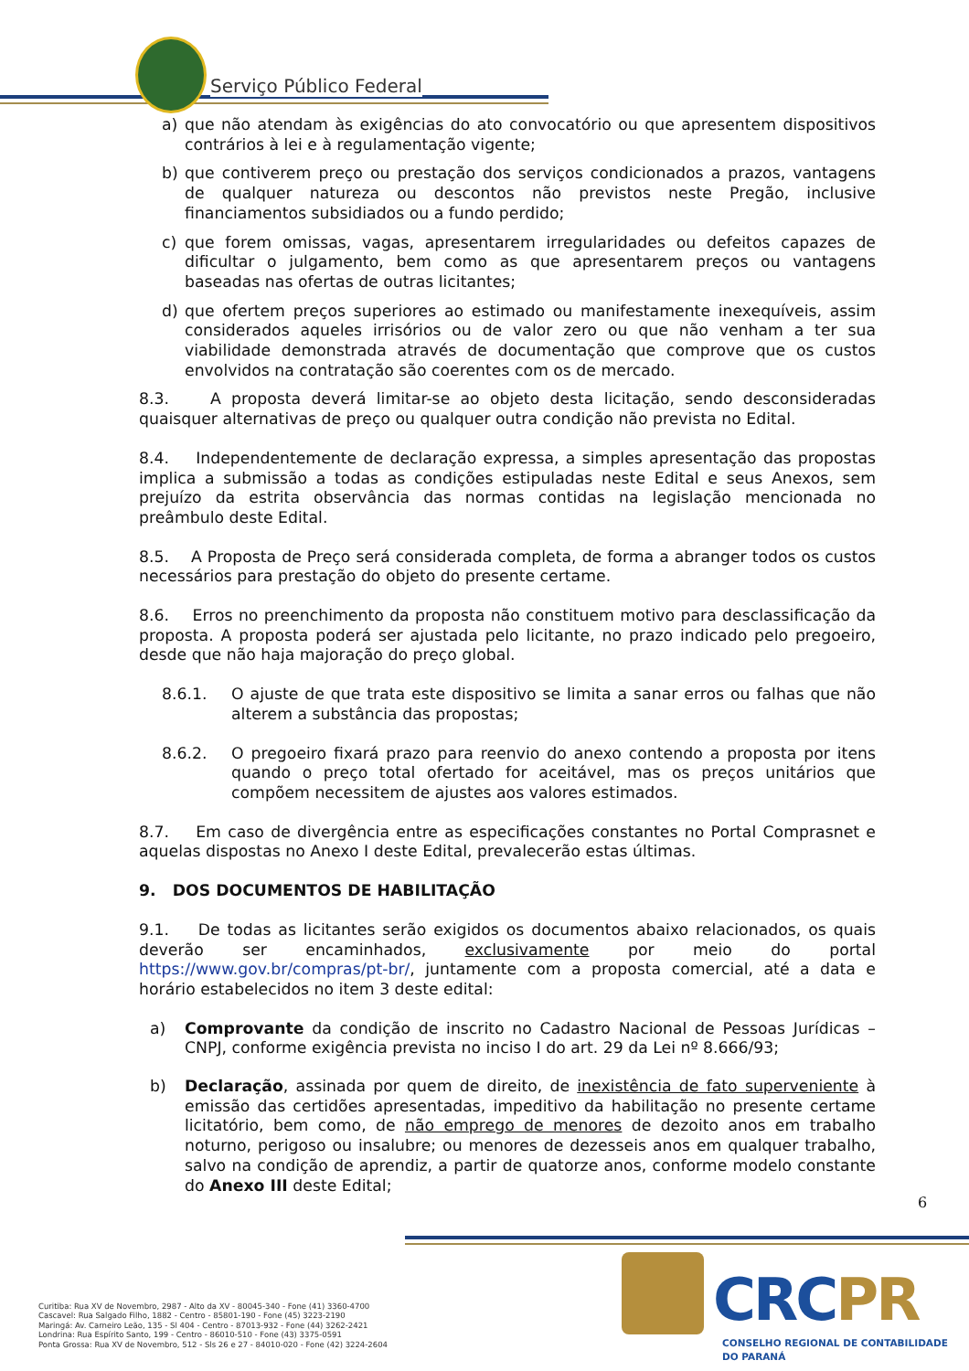Serviço Público Federal
a) que não atendam às exigências do ato convocatório ou que apresentem dispositivos contrários à lei e à regulamentação vigente;
b) que contiverem preço ou prestação dos serviços condicionados a prazos, vantagens de qualquer natureza ou descontos não previstos neste Pregão, inclusive financiamentos subsidiados ou a fundo perdido;
c) que forem omissas, vagas, apresentarem irregularidades ou defeitos capazes de dificultar o julgamento, bem como as que apresentarem preços ou vantagens baseadas nas ofertas de outras licitantes;
d) que ofertem preços superiores ao estimado ou manifestamente inexequíveis, assim considerados aqueles irrisórios ou de valor zero ou que não venham a ter sua viabilidade demonstrada através de documentação que comprove que os custos envolvidos na contratação são coerentes com os de mercado.
8.3. A proposta deverá limitar-se ao objeto desta licitação, sendo desconsideradas quaisquer alternativas de preço ou qualquer outra condição não prevista no Edital.
8.4. Independentemente de declaração expressa, a simples apresentação das propostas implica a submissão a todas as condições estipuladas neste Edital e seus Anexos, sem prejuízo da estrita observância das normas contidas na legislação mencionada no preâmbulo deste Edital.
8.5. A Proposta de Preço será considerada completa, de forma a abranger todos os custos necessários para prestação do objeto do presente certame.
8.6. Erros no preenchimento da proposta não constituem motivo para desclassificação da proposta. A proposta poderá ser ajustada pelo licitante, no prazo indicado pelo pregoeiro, desde que não haja majoração do preço global.
8.6.1. O ajuste de que trata este dispositivo se limita a sanar erros ou falhas que não alterem a substância das propostas;
8.6.2. O pregoeiro fixará prazo para reenvio do anexo contendo a proposta por itens quando o preço total ofertado for aceitável, mas os preços unitários que compõem necessitem de ajustes aos valores estimados.
8.7. Em caso de divergência entre as especificações constantes no Portal Comprasnet e aquelas dispostas no Anexo I deste Edital, prevalecerão estas últimas.
9. DOS DOCUMENTOS DE HABILITAÇÃO
9.1. De todas as licitantes serão exigidos os documentos abaixo relacionados, os quais deverão ser encaminhados, exclusivamente por meio do portal https://www.gov.br/compras/pt-br/, juntamente com a proposta comercial, até a data e horário estabelecidos no item 3 deste edital:
a) Comprovante da condição de inscrito no Cadastro Nacional de Pessoas Jurídicas – CNPJ, conforme exigência prevista no inciso I do art. 29 da Lei nº 8.666/93;
b) Declaração, assinada por quem de direito, de inexistência de fato superveniente à emissão das certidões apresentadas, impeditivo da habilitação no presente certame licitatório, bem como, de não emprego de menores de dezoito anos em trabalho noturno, perigoso ou insalubre; ou menores de dezesseis anos em qualquer trabalho, salvo na condição de aprendiz, a partir de quatorze anos, conforme modelo constante do Anexo III deste Edital;
6
Curitiba: Rua XV de Novembro, 2987 - Alto da XV - 80045-340 - Fone (41) 3360-4700
Cascavel: Rua Salgado Filho, 1882 - Centro - 85801-190 - Fone (45) 3223-2190
Maringá: Av. Carneiro Leão, 135 - Sl 404 - Centro - 87013-932 - Fone (44) 3262-2421
Londrina: Rua Espírito Santo, 199 - Centro - 86010-510 - Fone (43) 3375-0591
Ponta Grossa: Rua XV de Novembro, 512 - Sls 26 e 27 - 84010-020 - Fone (42) 3224-2604
CRCPR
CONSELHO REGIONAL DE CONTABILIDADE
DO PARANÁ